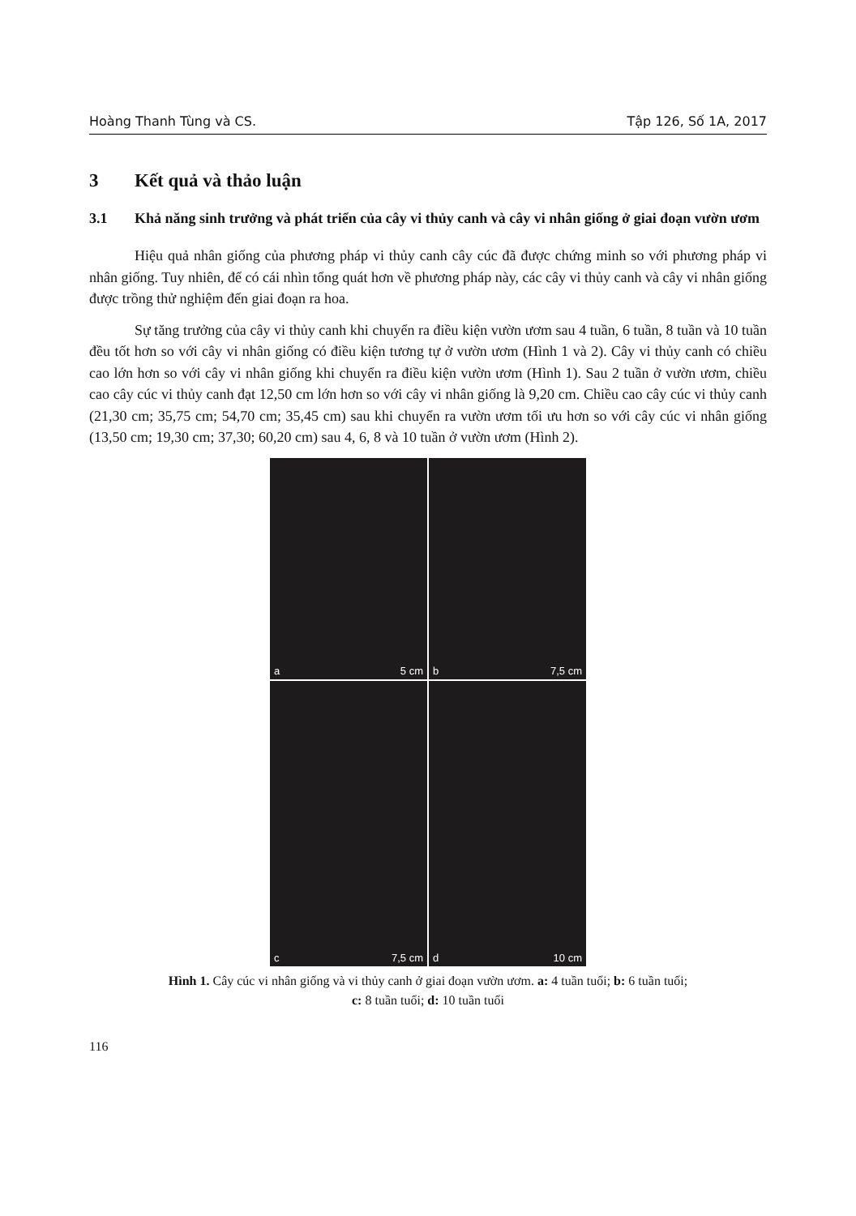Hoàng Thanh Tùng và CS. Tập 126, Số 1A, 2017
3 Kết quả và thảo luận
3.1 Khả năng sinh trưởng và phát triển của cây vi thủy canh và cây vi nhân giống ở giai đoạn vườn ươm
Hiệu quả nhân giống của phương pháp vi thủy canh cây cúc đã được chứng minh so với phương pháp vi nhân giống. Tuy nhiên, để có cái nhìn tổng quát hơn về phương pháp này, các cây vi thủy canh và cây vi nhân giống được trồng thử nghiệm đến giai đoạn ra hoa.
Sự tăng trưởng của cây vi thủy canh khi chuyển ra điều kiện vườn ươm sau 4 tuần, 6 tuần, 8 tuần và 10 tuần đều tốt hơn so với cây vi nhân giống có điều kiện tương tự ở vườn ươm (Hình 1 và 2). Cây vi thủy canh có chiều cao lớn hơn so với cây vi nhân giống khi chuyển ra điều kiện vườn ươm (Hình 1). Sau 2 tuần ở vườn ươm, chiều cao cây cúc vi thủy canh đạt 12,50 cm lớn hơn so với cây vi nhân giống là 9,20 cm. Chiều cao cây cúc vi thủy canh (21,30 cm; 35,75 cm; 54,70 cm; 35,45 cm) sau khi chuyển ra vườn ươm tối ưu hơn so với cây cúc vi nhân giống (13,50 cm; 19,30 cm; 37,30; 60,20 cm) sau 4, 6, 8 và 10 tuần ở vườn ươm (Hình 2).
a 5 cm
b 7,5 cm
c 7,5 cm
d 10 cm
Hình 1. Cây cúc vi nhân giống và vi thủy canh ở giai đoạn vườn ươm. a: 4 tuần tuổi; b: 6 tuần tuổi;
c: 8 tuần tuổi; d: 10 tuần tuổi
116